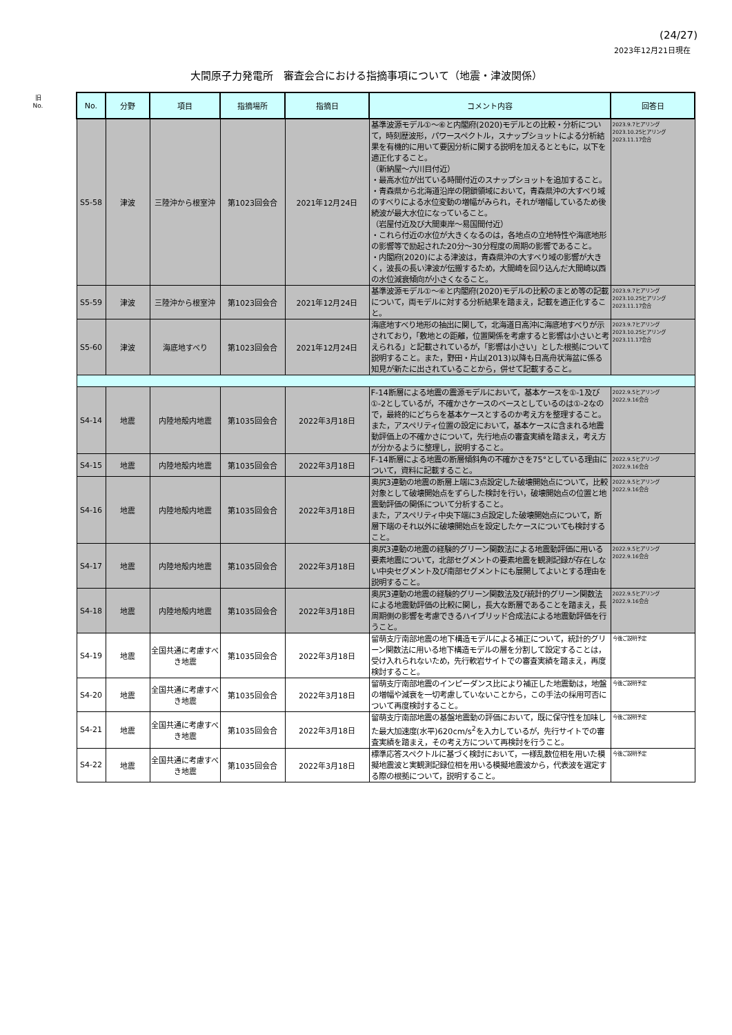(24/27)
2023年12月21日現在
大間原子力発電所　審査会合における指摘事項について（地震・津波関係）
旧
No.
| No. | 分野 | 項目 | 指摘場所 | 指摘日 | コメント内容 | 回答日 |
| --- | --- | --- | --- | --- | --- | --- |
| S5-58 | 津波 | 三陸沖から根室沖 | 第1023回会合 | 2021年12月24日 | 基準波源モデル①～⑥と内閣府(2020)モデルとの比較・分析について，時刻歴波形，パワースペクトル，スナップショットによる分析結果を有機的に用いて要因分析に関する説明を加えるとともに，以下を適正化すること。 （新納屋～六川目付近） ・最高水位が出ている時間付近のスナップショットを追加すること。 ・青森県から北海道沿岸の閉鎖領域において，青森県沖の大すべり域のすべりによる水位変動の増幅がみられ，それが増幅しているため後続波が最大水位になっていること。 （岩屋付近及び大間東岸～易国間付近） ・これら付近の水位が大きくなるのは，各地点の立地特性や海底地形の影響等で励起された20分～30分程度の周期の影響であること。 ・内閣府(2020)による津波は，青森県沖の大すべり域の影響が大きく，波長の長い津波が伝搬するため，大間崎を回り込んだ大間崎以西の水位減衰傾向が小さくなること。 | 2023.9.7ヒアリング 2023.10.25ヒアリング 2023.11.17会合 |
| S5-59 | 津波 | 三陸沖から根室沖 | 第1023回会合 | 2021年12月24日 | 基準波源モデル①～⑥と内閣府(2020)モデルの比較のまとめ等の記載について，両モデルに対する分析結果を踏まえ，記載を適正化すること。 | 2023.9.7ヒアリング 2023.10.25ヒアリング 2023.11.17会合 |
| S5-60 | 津波 | 海底地すべり | 第1023回会合 | 2021年12月24日 | 海底地すべり地形の抽出に関して，北海道日高沖に海底地すべりが示されており，「敷地との距離，位置関係を考慮すると影響は小さいと考えられる」と記載されているが，「影響は小さい」とした根拠について説明すること。また，野田・片山(2013)以降も日高舟状海盆に係る知見が新たに出されていることから，併せて記載すること。 | 2023.9.7ヒアリング 2023.10.25ヒアリング 2023.11.17会合 |
| S4-14 | 地震 | 内陸地殻内地震 | 第1035回会合 | 2022年3月18日 | F-14断層による地震の震源モデルにおいて，基本ケースを①-1及び①-2としているが，不確かさケースのベースとしているのは①-2なので，最終的にどちらを基本ケースとするのか考え方を整理すること。 また，アスペリティ位置の設定において，基本ケースに含まれる地震動評価上の不確かさについて，先行地点の審査実績を踏まえ，考え方が分かるように整理し，説明すること。 | 2022.9.5ヒアリング 2022.9.16会合 |
| S4-15 | 地震 | 内陸地殻内地震 | 第1035回会合 | 2022年3月18日 | F-14断層による地震の断層傾斜角の不確かさを75°としている理由について，資料に記載すること。 | 2022.9.5ヒアリング 2022.9.16会合 |
| S4-16 | 地震 | 内陸地殻内地震 | 第1035回会合 | 2022年3月18日 | 奥尻3連動の地震の断層上端に3点設定した破壊開始点について，比較対象として破壊開始点をずらした検討を行い，破壊開始点の位置と地震動評価の関係について分析すること。 また，アスペリティ中央下端に3点設定した破壊開始点について，断層下端のそれ以外に破壊開始点を設定したケースについても検討すること。 | 2022.9.5ヒアリング 2022.9.16会合 |
| S4-17 | 地震 | 内陸地殻内地震 | 第1035回会合 | 2022年3月18日 | 奥尻3連動の地震の経験的グリーン関数法による地震動評価に用いる要素地震について，北部セグメントの要素地震を観測記録が存在しない中央セグメント及び南部セグメントにも展開してよいとする理由を説明すること。 | 2022.9.5ヒアリング 2022.9.16会合 |
| S4-18 | 地震 | 内陸地殻内地震 | 第1035回会合 | 2022年3月18日 | 奥尻3連動の地震の経験的グリーン関数法及び統計的グリーン関数法による地震動評価の比較に関し，長大な断層であることを踏まえ，長周期側の影響を考慮できるハイブリッド合成法による地震動評価を行うこと。 | 2022.9.5ヒアリング 2022.9.16会合 |
| S4-19 | 地震 | 全国共通に考慮すべき地震 | 第1035回会合 | 2022年3月18日 | 留萌支庁南部地震の地下構造モデルによる補正について，統計的グリーン関数法に用いる地下構造モデルの層を分割して設定することは，受け入れられないため，先行軟岩サイトでの審査実績を踏まえ，再度検討すること。 | 今後ご説明予定 |
| S4-20 | 地震 | 全国共通に考慮すべき地震 | 第1035回会合 | 2022年3月18日 | 留萌支庁南部地震のインピーダンス比により補正した地震動は，地盤の増幅や減衰を一切考慮していないことから，この手法の採用可否について再度検討すること。 | 今後ご説明予定 |
| S4-21 | 地震 | 全国共通に考慮すべき地震 | 第1035回会合 | 2022年3月18日 | 留萌支庁南部地震の基盤地震動の評価において，既に保守性を加味した最大加速度(水平)620cm/s<sup>2</sup>を入力しているが，先行サイトでの審査実績を踏まえ，その考え方について再検討を行うこと。 | 今後ご説明予定 |
| S4-22 | 地震 | 全国共通に考慮すべき地震 | 第1035回会合 | 2022年3月18日 | 標準応答スペクトルに基づく検討において，一様乱数位相を用いた模擬地震波と実観測記録位相を用いる模擬地震波から，代表波を選定する際の根拠について，説明すること。 | 今後ご説明予定 |